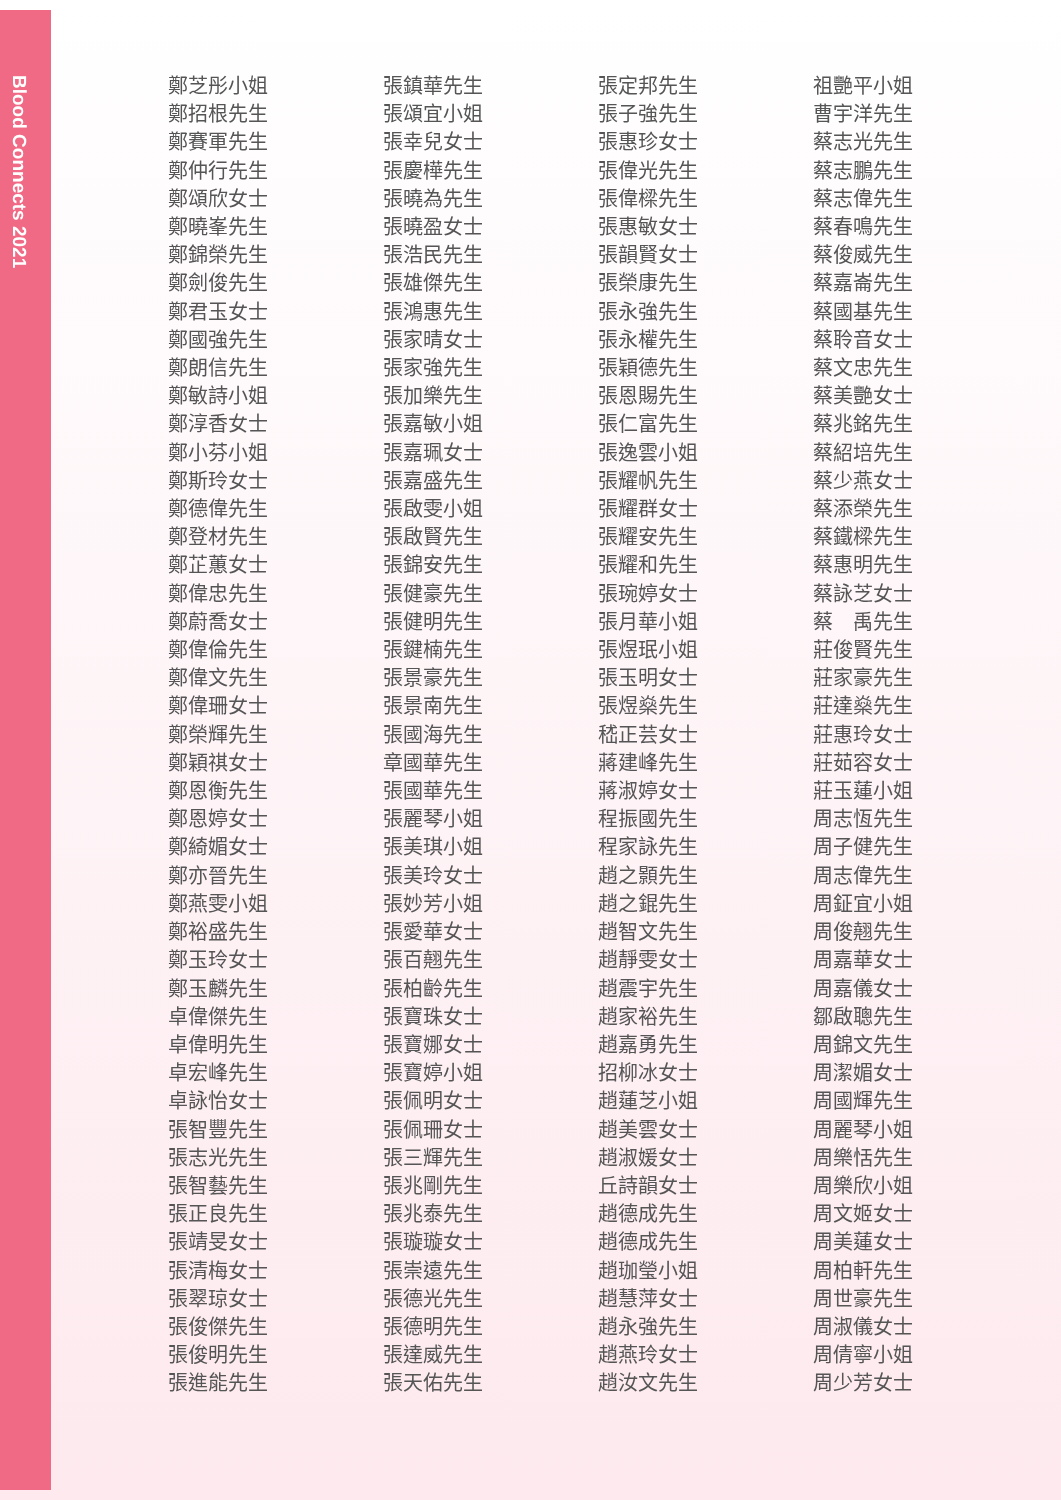Blood Connects 2021
鄭芝彤小姐
鄭招根先生
鄭賽軍先生
鄭仲行先生
鄭頌欣女士
鄭曉峯先生
鄭錦榮先生
鄭劍俊先生
鄭君玉女士
鄭國強先生
鄭朗信先生
鄭敏詩小姐
鄭淳香女士
鄭小芬小姐
鄭斯玲女士
鄭德偉先生
鄭登材先生
鄭芷蕙女士
鄭偉忠先生
鄭蔚喬女士
鄭偉倫先生
鄭偉文先生
鄭偉珊女士
鄭榮輝先生
鄭穎祺女士
鄭恩衡先生
鄭恩婷女士
鄭綺媚女士
鄭亦晉先生
鄭燕雯小姐
鄭裕盛先生
鄭玉玲女士
鄭玉麟先生
卓偉傑先生
卓偉明先生
卓宏峰先生
卓詠怡女士
張智豐先生
張志光先生
張智藝先生
張正良先生
張靖旻女士
張清梅女士
張翠琼女士
張俊傑先生
張俊明先生
張進能先生
張鎮華先生
張頌宜小姐
張幸兒女士
張慶樺先生
張曉為先生
張曉盈女士
張浩民先生
張雄傑先生
張鴻惠先生
張家晴女士
張家強先生
張加樂先生
張嘉敏小姐
張嘉珮女士
張嘉盛先生
張啟雯小姐
張啟賢先生
張錦安先生
張健豪先生
張健明先生
張鍵楠先生
張景豪先生
張景南先生
張國海先生
章國華先生
張國華先生
張麗琴小姐
張美琪小姐
張美玲女士
張妙芳小姐
張愛華女士
張百翹先生
張柏齡先生
張寶珠女士
張寶娜女士
張寶婷小姐
張佩明女士
張佩珊女士
張三輝先生
張兆剛先生
張兆泰先生
張璇璇女士
張崇遠先生
張德光先生
張德明先生
張達威先生
張天佑先生
張定邦先生
張子強先生
張惠珍女士
張偉光先生
張偉樑先生
張惠敏女士
張韻賢女士
張榮康先生
張永強先生
張永權先生
張穎德先生
張恩賜先生
張仁富先生
張逸雲小姐
張耀帆先生
張耀群女士
張耀安先生
張耀和先生
張琬婷女士
張月華小姐
張煜珉小姐
張玉明女士
張煜燊先生
嵇正芸女士
蔣建峰先生
蔣淑婷女士
程振國先生
程家詠先生
趙之顥先生
趙之錕先生
趙智文先生
趙靜雯女士
趙震宇先生
趙家裕先生
趙嘉勇先生
招柳冰女士
趙蓮芝小姐
趙美雲女士
趙淑媛女士
丘詩韻女士
趙德成先生
趙德成先生
趙珈瑩小姐
趙慧萍女士
趙永強先生
趙燕玲女士
趙汝文先生
祖艷平小姐
曹宇洋先生
蔡志光先生
蔡志鵬先生
蔡志偉先生
蔡春鳴先生
蔡俊威先生
蔡嘉崙先生
蔡國基先生
蔡聆音女士
蔡文忠先生
蔡美艷女士
蔡兆銘先生
蔡紹培先生
蔡少燕女士
蔡添榮先生
蔡鐵樑先生
蔡惠明先生
蔡詠芝女士
蔡　禹先生
莊俊賢先生
莊家豪先生
莊達燊先生
莊惠玲女士
莊茹容女士
莊玉蓮小姐
周志恆先生
周子健先生
周志偉先生
周鉦宜小姐
周俊翹先生
周嘉華女士
周嘉儀女士
鄒啟聰先生
周錦文先生
周潔媚女士
周國輝先生
周麗琴小姐
周樂恬先生
周樂欣小姐
周文姬女士
周美蓮女士
周柏軒先生
周世豪先生
周淑儀女士
周倩寧小姐
周少芳女士